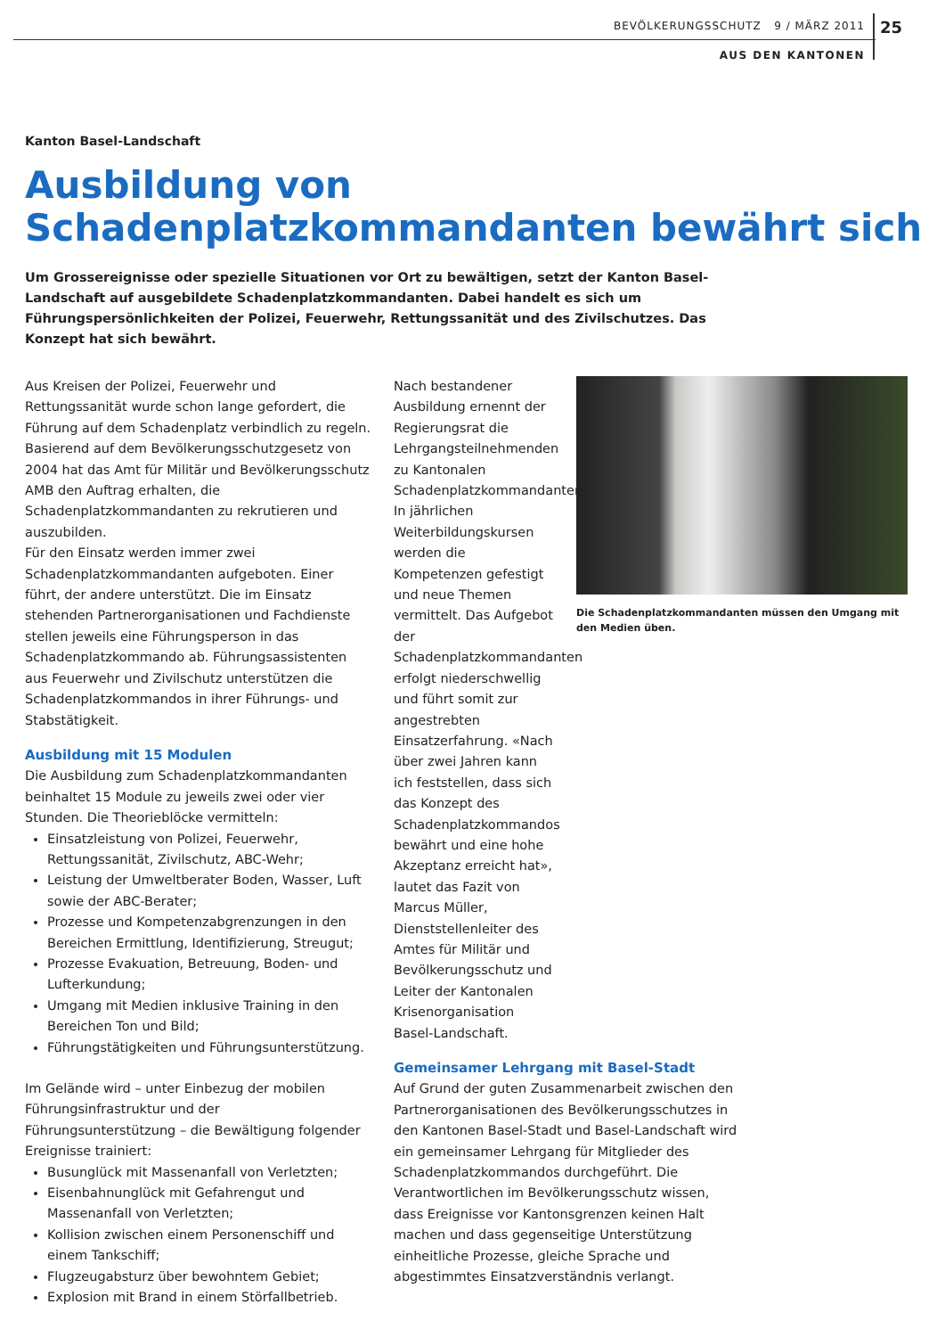BEVÖLKERUNGSSCHUTZ 9 / MÄRZ 2011
25
AUS DEN KANTONEN
Kanton Basel-Landschaft
Ausbildung von Schadenplatzkommandanten bewährt sich
Um Grossereignisse oder spezielle Situationen vor Ort zu bewältigen, setzt der Kanton Basel-Landschaft auf ausgebildete Schadenplatzkommandanten. Dabei handelt es sich um Führungspersönlichkeiten der Polizei, Feuerwehr, Rettungssanität und des Zivilschutzes. Das Konzept hat sich bewährt.
Aus Kreisen der Polizei, Feuerwehr und Rettungssanität wurde schon lange gefordert, die Führung auf dem Schadenplatz verbindlich zu regeln. Basierend auf dem Bevölkerungsschutzgesetz von 2004 hat das Amt für Militär und Bevölkerungsschutz AMB den Auftrag erhalten, die Schadenplatzkommandanten zu rekrutieren und auszubilden.
Für den Einsatz werden immer zwei Schadenplatzkommandanten aufgeboten. Einer führt, der andere unterstützt. Die im Einsatz stehenden Partnerorganisationen und Fachdienste stellen jeweils eine Führungsperson in das Schadenplatzkommando ab. Führungsassistenten aus Feuerwehr und Zivilschutz unterstützen die Schadenplatzkommandos in ihrer Führungs- und Stabstätigkeit.
Ausbildung mit 15 Modulen
Die Ausbildung zum Schadenplatzkommandanten beinhaltet 15 Module zu jeweils zwei oder vier Stunden. Die Theorieblöcke vermitteln:
Einsatzleistung von Polizei, Feuerwehr, Rettungssanität, Zivilschutz, ABC-Wehr;
Leistung der Umweltberater Boden, Wasser, Luft sowie der ABC-Berater;
Prozesse und Kompetenzabgrenzungen in den Bereichen Ermittlung, Identifizierung, Streugut;
Prozesse Evakuation, Betreuung, Boden- und Lufterkundung;
Umgang mit Medien inklusive Training in den Bereichen Ton und Bild;
Führungstätigkeiten und Führungsunterstützung.
Im Gelände wird – unter Einbezug der mobilen Führungsinfrastruktur und der Führungsunterstützung – die Bewältigung folgender Ereignisse trainiert:
Busunglück mit Massenanfall von Verletzten;
Eisenbahnunglück mit Gefahrengut und Massenanfall von Verletzten;
Kollision zwischen einem Personenschiff und einem Tankschiff;
Flugzeugabsturz über bewohntem Gebiet;
Explosion mit Brand in einem Störfallbetrieb.
Nach bestandener Ausbildung ernennt der Regierungsrat die Lehrgangsteilnehmenden zu Kantonalen Schadenplatzkommandanten. In jährlichen Weiterbildungskursen werden die Kompetenzen gefestigt und neue Themen vermittelt. Das Aufgebot der Schadenplatzkommandanten erfolgt niederschwellig und führt somit zur angestrebten Einsatzerfahrung. «Nach über zwei Jahren kann ich feststellen, dass sich das Konzept des Schadenplatzkommandos bewährt und eine hohe Akzeptanz erreicht hat», lautet das Fazit von Marcus Müller, Dienststellenleiter des Amtes für Militär und Bevölkerungsschutz und Leiter der Kantonalen Krisenorganisation Basel-Landschaft.
Die Schadenplatzkommandanten müssen den Umgang mit den Medien üben.
Gemeinsamer Lehrgang mit Basel-Stadt
Auf Grund der guten Zusammenarbeit zwischen den Partnerorganisationen des Bevölkerungsschutzes in den Kantonen Basel-Stadt und Basel-Landschaft wird ein gemeinsamer Lehrgang für Mitglieder des Schadenplatzkommandos durchgeführt. Die Verantwortlichen im Bevölkerungsschutz wissen, dass Ereignisse vor Kantonsgrenzen keinen Halt machen und dass gegenseitige Unterstützung einheitliche Prozesse, gleiche Sprache und abgestimmtes Einsatzverständnis verlangt.